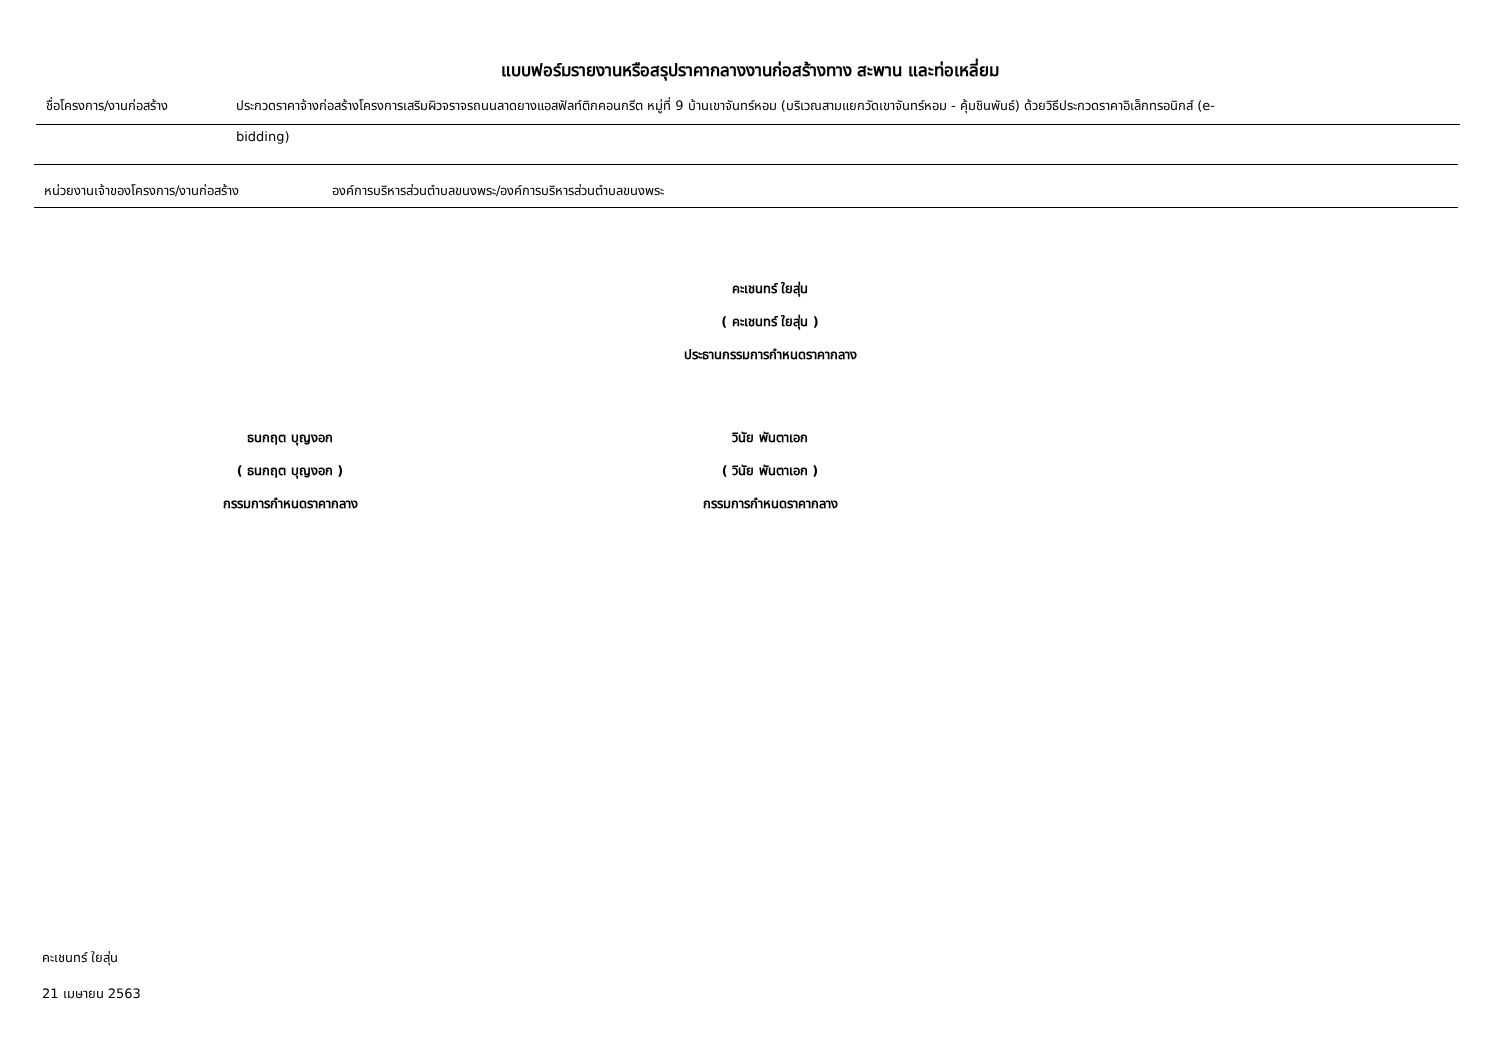แบบฟอร์มรายงานหรือสรุปราคากลางงานก่อสร้างทาง สะพาน และท่อเหลี่ยม
ชื่อโครงการ/งานก่อสร้าง ประกวดราคาจ้างก่อสร้างโครงการเสริมผิวจราจรถนนลาดยางแอสฟัลท์ติกคอนกรีต หมู่ที่ 9 บ้านเขาจันทร์หอม (บริเวณสามแยกวัดเขาจันทร์หอม - คุ้มชินพันธ์) ด้วยวิธีประกวดราคาอิเล็กทรอนิกส์ (e-
bidding)
หน่วยงานเจ้าของโครงการ/งานก่อสร้าง องค์การบริหารส่วนตำบลขนงพระ/องค์การบริหารส่วนตำบลขนงพระ
คะเชนทร์ ใยสุ่น
( คะเชนทร์ ใยสุ่น )
ประธานกรรมการกำหนดราคากลาง
ธนกฤต บุญงอก
( ธนกฤต บุญงอก )
กรรมการกำหนดราคากลาง
วินัย พันตาเอก
( วินัย พันตาเอก )
กรรมการกำหนดราคากลาง
คะเชนทร์ ใยสุ่น
21 เมษายน 2563